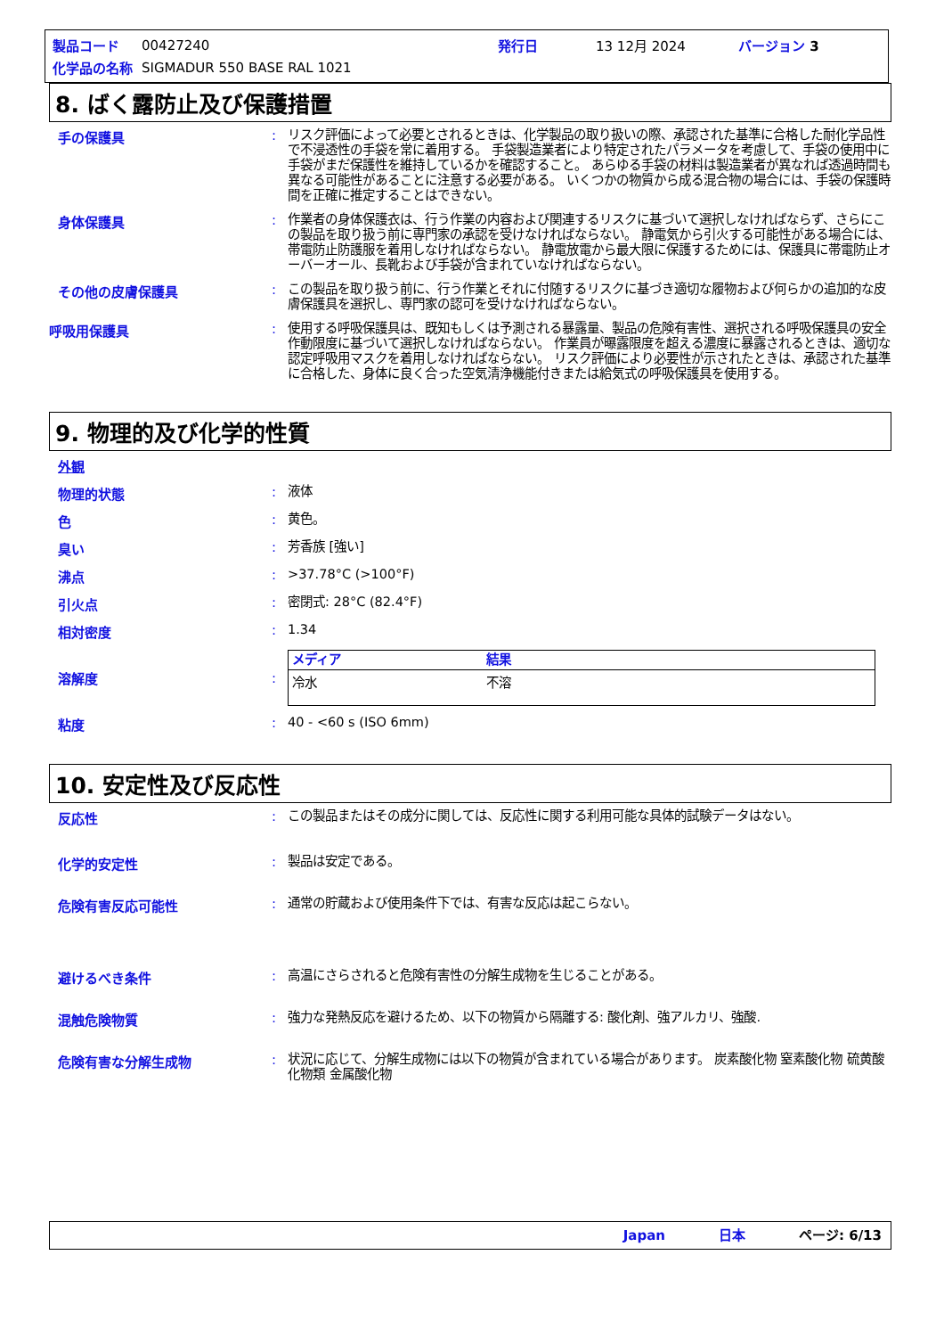| 製品コード | 00427240 | 発行日 | 13 12月 2024 | バージョン 3 |
| 化学品の名称 | SIGMADUR 550 BASE RAL 1021 | | | |
8. ばく露防止及び保護措置
手の保護具 :
リスク評価によって必要とされるときは、化学製品の取り扱いの際、承認された基準に合格した耐化学品性で不浸透性の手袋を常に着用する。 手袋製造業者により特定されたパラメータを考慮して、手袋の使用中に手袋がまだ保護性を維持しているかを確認すること。 あらゆる手袋の材料は製造業者が異なれば透過時間も異なる可能性があることに注意する必要がある。 いくつかの物質から成る混合物の場合には、手袋の保護時間を正確に推定することはできない。
身体保護具 :
作業者の身体保護衣は、行う作業の内容および関連するリスクに基づいて選択しなければならず、さらにこの製品を取り扱う前に専門家の承認を受けなければならない。 静電気から引火する可能性がある場合には、帯電防止防護服を着用しなければならない。 静電放電から最大限に保護するためには、保護具に帯電防止オーバーオール、長靴および手袋が含まれていなければならない。
その他の皮膚保護具 :
この製品を取り扱う前に、行う作業とそれに付随するリスクに基づき適切な履物および何らかの追加的な皮膚保護具を選択し、専門家の認可を受けなければならない。
呼吸用保護具 :
使用する呼吸保護具は、既知もしくは予測される暴露量、製品の危険有害性、選択される呼吸保護具の安全作動限度に基づいて選択しなければならない。 作業員が曝露限度を超える濃度に暴露されるときは、適切な認定呼吸用マスクを着用しなければならない。 リスク評価により必要性が示されたときは、承認された基準に合格した、身体に良く合った空気清浄機能付きまたは給気式の呼吸保護具を使用する。
9. 物理的及び化学的性質
外観
物理的状態 :
液体
色 :
黄色。
臭い :
芳香族 [強い]
沸点 :
>37.78°C (>100°F)
引火点 :
密閉式: 28°C (82.4°F)
相対密度 :
1.34
溶解度 :
| メディア | 結果 |
| --- | --- |
| 冷水 | 不溶 |
粘度 :
40 - <60 s (ISO 6mm)
10. 安定性及び反応性
反応性 :
この製品またはその成分に関しては、反応性に関する利用可能な具体的試験データはない。
化学的安定性 :
製品は安定である。
危険有害反応可能性 :
通常の貯蔵および使用条件下では、有害な反応は起こらない。
避けるべき条件 :
高温にさらされると危険有害性の分解生成物を生じることがある。
混触危険物質 :
強力な発熱反応を避けるため、以下の物質から隔離する: 酸化剤、強アルカリ、強酸.
危険有害な分解生成物 :
状況に応じて、分解生成物には以下の物質が含まれている場合があります。 炭素酸化物 窒素酸化物 硫黄酸化物類 金属酸化物
Japan 日本 ページ: 6/13